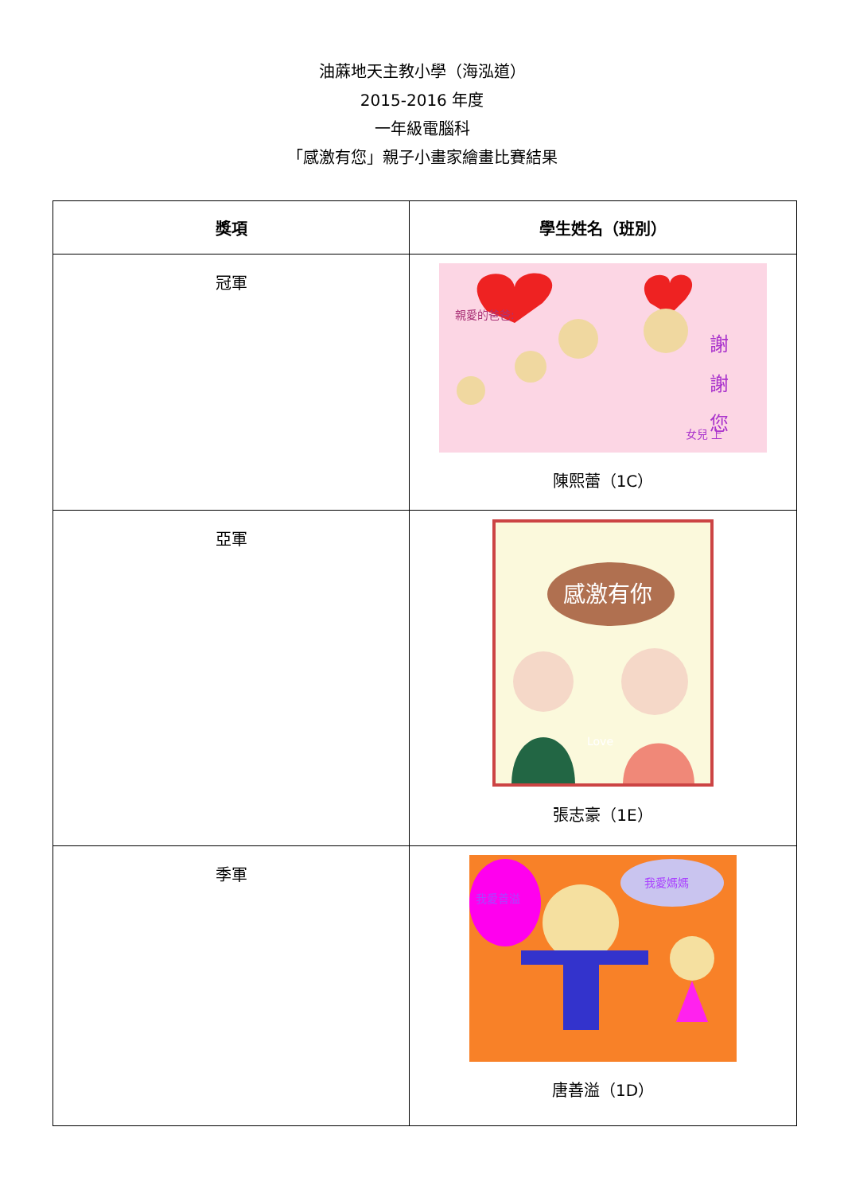油蔴地天主教小學（海泓道）
2015-2016 年度
一年級電腦科
「感激有您」親子小畫家繪畫比賽結果
| 獎項 | 學生姓名（班別） |
| --- | --- |
| 冠軍 | 親愛的爸爸: 謝 謝 您 女兒 上 陳熙蕾（1C） |
| 亞軍 | 感激有你 Love 張志豪（1E） |
| 季軍 | 我愛善溢 我愛媽媽 唐善溢（1D） |